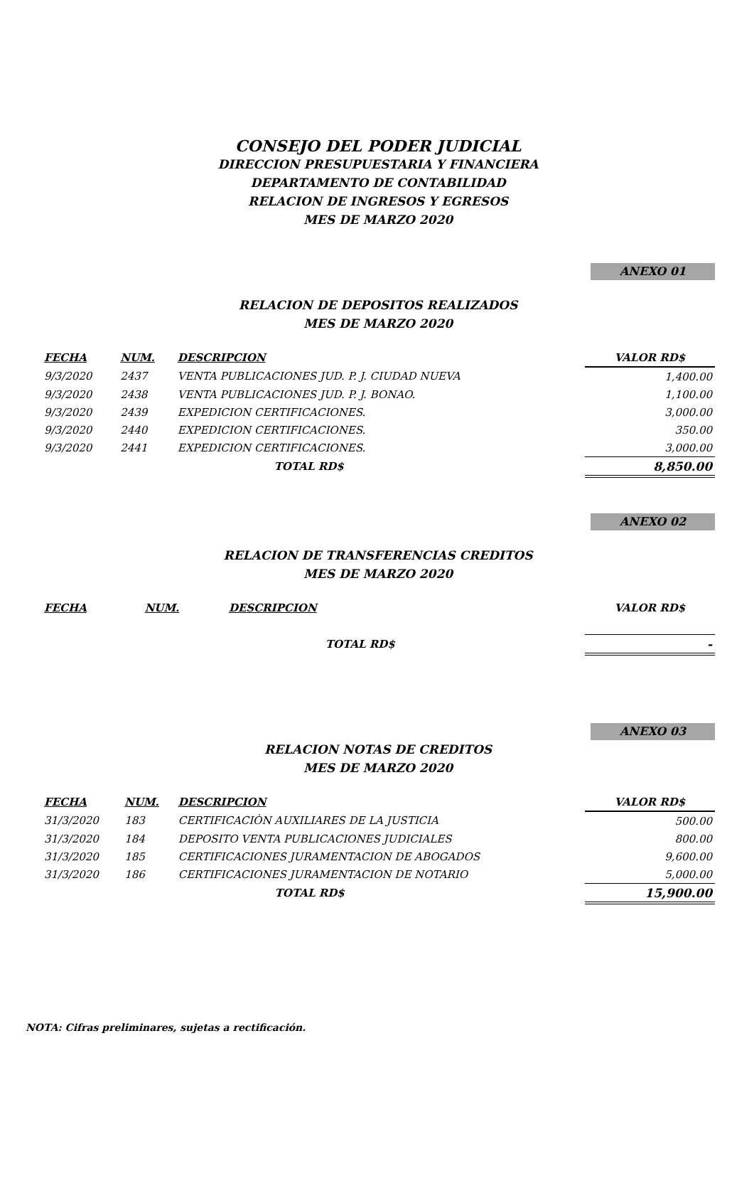CONSEJO DEL PODER JUDICIAL
DIRECCION PRESUPUESTARIA Y FINANCIERA
DEPARTAMENTO DE CONTABILIDAD
RELACION DE INGRESOS Y EGRESOS
MES DE MARZO 2020
ANEXO 01
RELACION DE DEPOSITOS REALIZADOS
MES DE MARZO 2020
| FECHA | NUM. | DESCRIPCION | VALOR RD$ |
| --- | --- | --- | --- |
| 9/3/2020 | 2437 | VENTA PUBLICACIONES JUD. P. J. CIUDAD NUEVA | 1,400.00 |
| 9/3/2020 | 2438 | VENTA PUBLICACIONES JUD. P. J. BONAO. | 1,100.00 |
| 9/3/2020 | 2439 | EXPEDICION CERTIFICACIONES. | 3,000.00 |
| 9/3/2020 | 2440 | EXPEDICION CERTIFICACIONES. | 350.00 |
| 9/3/2020 | 2441 | EXPEDICION CERTIFICACIONES. | 3,000.00 |
| | | TOTAL RD$ | 8,850.00 |
ANEXO 02
RELACION DE TRANSFERENCIAS CREDITOS
MES DE MARZO 2020
| FECHA | NUM. | DESCRIPCION | VALOR RD$ |
| --- | --- | --- | --- |
| | | TOTAL RD$ | - |
ANEXO 03
RELACION NOTAS DE CREDITOS
MES DE MARZO 2020
| FECHA | NUM. | DESCRIPCION | VALOR RD$ |
| --- | --- | --- | --- |
| 31/3/2020 | 183 | CERTIFICACIÒN AUXILIARES DE LA JUSTICIA | 500.00 |
| 31/3/2020 | 184 | DEPOSITO VENTA PUBLICACIONES JUDICIALES | 800.00 |
| 31/3/2020 | 185 | CERTIFICACIONES JURAMENTACION DE ABOGADOS | 9,600.00 |
| 31/3/2020 | 186 | CERTIFICACIONES JURAMENTACION DE NOTARIO | 5,000.00 |
| | | TOTAL RD$ | 15,900.00 |
NOTA: Cifras preliminares, sujetas a rectificación.